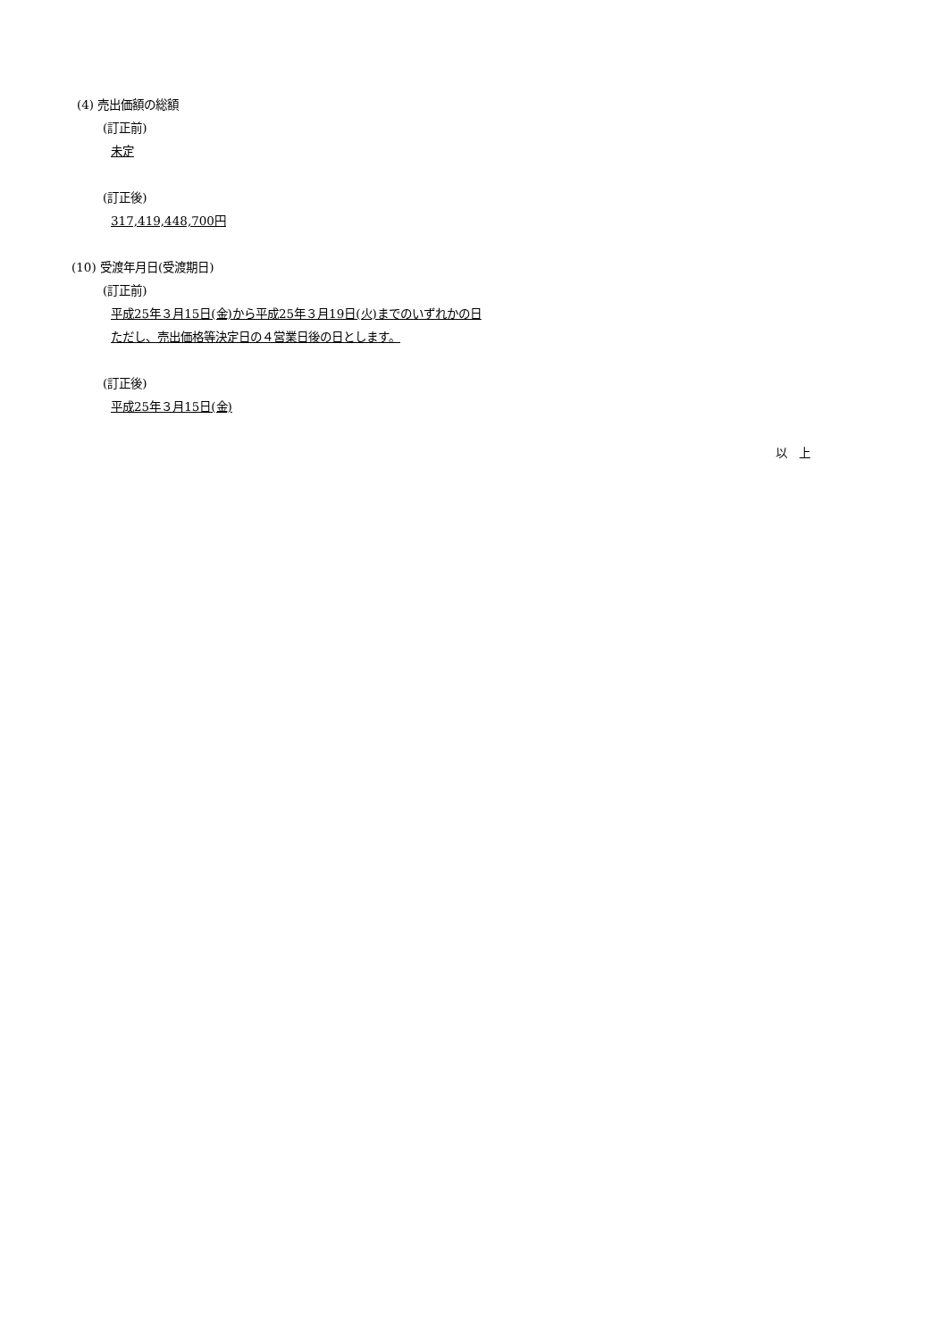(4) 売出価額の総額
(訂正前)
未定
(訂正後)
317,419,448,700円
(10) 受渡年月日(受渡期日)
(訂正前)
平成25年３月15日(金)から平成25年３月19日(火)までのいずれかの日
ただし、売出価格等決定日の４営業日後の日とします。
(訂正後)
平成25年３月15日(金)
以　上